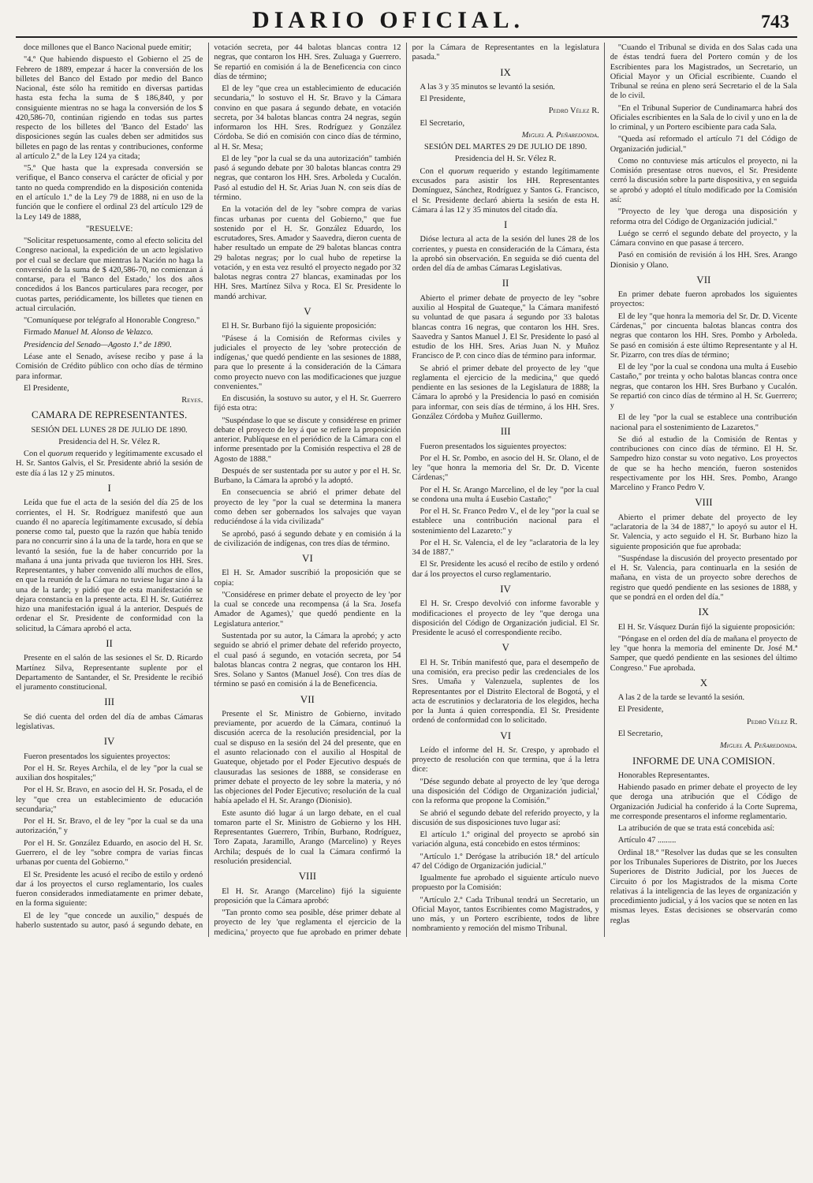DIARIO OFICIAL.
743
doce millones que el Banco Nacional puede emitir;
"4.º Que habiendo dispuesto el Gobierno el 25 de Febrero de 1889, empezar á hacer la conversión de los billetes del Banco del Estado por medio del Banco Nacional, éste sólo ha remitido en diversas partidas hasta esta fecha la suma de $ 186,840, y por consiguiente mientras no se haga la conversión de los $ 420,586-70, continúan rigiendo en todas sus partes respecto de los billetes del 'Banco del Estado' las disposiciones según las cuales deben ser admitidos sus billetes en pago de las rentas y contribuciones, conforme al artículo 2.º de la Ley 124 ya citada;
"5.º Que hasta que la expresada conversión se verifique, el Banco conserva el carácter de oficial y por tanto no queda comprendido en la disposición contenida en el artículo 1.º de la Ley 79 de 1888, ni en uso de la función que le confiere el ordinal 23 del artículo 129 de la Ley 149 de 1888,
"RESUELVE:
"Solicitar respetuosamente, como al efecto solicita del Congreso nacional, la expedición de un acto legislativo por el cual se declare que mientras la Nación no haga la conversión de la suma de $ 420,586-70, no comienzan á contarse, para el 'Banco del Estado,' los dos años concedidos á los Bancos particulares para recoger, por cuotas partes, periódicamente, los billetes que tienen en actual circulación.
"Comuníquese por telégrafo al Honorable Congreso."
Firmado Manuel M. Alonso de Velazco.
Presidencia del Senado—Agosto 1.º de 1890.
Léase ante el Senado, avísese recibo y pase á la Comisión de Crédito público con ocho días de término para informar.
El Presidente,
Reyes.
CAMARA DE REPRESENTANTES.
SESIÓN DEL LUNES 28 DE JULIO DE 1890.
Presidencia del H. Sr. Vélez R.
Con el quorum requerido y legítimamente excusado el H. Sr. Santos Galvis, el Sr. Presidente abrió la sesión de este día á las 12 y 25 minutos.
I
Leída que fue el acta de la sesión del día 25 de los corrientes, el H. Sr. Rodríguez manifestó que aun cuando él no aparecía legítimamente excusado, sí debía ponerse como tal, puesto que la razón que había tenido para no concurrir sino á la una de la tarde, hora en que se levantó la sesión, fue la de haber concurrido por la mañana á una junta privada que tuvieron los HH. Sres. Representantes, y haber convenido allí muchos de ellos, en que la reunión de la Cámara no tuviese lugar sino á la una de la tarde; y pidió que de esta manifestación se dejara constancia en la presente acta. El H. Sr. Gutiérrez hizo una manifestación igual á la anterior. Después de ordenar el Sr. Presidente de conformidad con la solicitud, la Cámara aprobó el acta.
II
Presente en el salón de las sesiones el Sr. D. Ricardo Martínez Silva, Representante suplente por el Departamento de Santander, el Sr. Presidente le recibió el juramento constitucional.
III
Se dió cuenta del orden del día de ambas Cámaras legislativas.
IV
Fueron presentados los siguientes proyectos:
Por el H. Sr. Reyes Archila, el de ley "por la cual se auxilian dos hospitales;"
Por el H. Sr. Bravo, en asocio del H. Sr. Posada, el de ley "que crea un establecimiento de educación secundaria;"
Por el H. Sr. Bravo, el de ley "por la cual se da una autorización," y
Por el H. Sr. González Eduardo, en asocio del H. Sr. Guerrero, el de ley "sobre compra de varias fincas urbanas por cuenta del Gobierno."
El Sr. Presidente les acusó el recibo de estilo y ordenó dar á los proyectos el curso reglamentario, los cuales fueron considerados inmediatamente en primer debate, en la forma siguiente:
El de ley "que concede un auxilio," después de haberlo sustentado su autor, pasó á segundo debate, en votación secreta, por 44 balotas blancas contra 12 negras, que contaron los HH. Sres. Zuluaga y Guerrero. Se repartió en comisión á la de Beneficencia con cinco días de término;
El de ley "que crea un establecimiento de educación secundaria," lo sostuvo el H. Sr. Bravo y la Cámara convino en que pasara á segundo debate, en votación secreta, por 34 balotas blancas contra 24 negras, según informaron los HH. Sres. Rodríguez y González Córdoba. Se dió en comisión con cinco días de término, al H. Sr. Mesa;
El de ley "por la cual se da una autorización" también pasó á segundo debate por 30 balotas blancas contra 29 negras, que contaron los HH. Sres. Arboleda y Cucalón. Pasó al estudio del H. Sr. Arias Juan N. con seis días de término.
En la votación del de ley "sobre compra de varias fincas urbanas por cuenta del Gobierno," que fue sostenido por el H. Sr. González Eduardo, los escrutadores, Sres. Amador y Saavedra, dieron cuenta de haber resultado un empate de 29 balotas blancas contra 29 balotas negras; por lo cual hubo de repetirse la votación, y en esta vez resultó el proyecto negado por 32 balotas negras contra 27 blancas, examinadas por los HH. Sres. Martínez Silva y Roca. El Sr. Presidente lo mandó archivar.
V
El H. Sr. Burbano fijó la siguiente proposición:
"Pásese á la Comisión de Reformas civiles y judiciales el proyecto de ley 'sobre protección de indígenas,' que quedó pendiente en las sesiones de 1888, para que lo presente á la consideración de la Cámara como proyecto nuevo con las modificaciones que juzgue convenientes."
En discusión, la sostuvo su autor, y el H. Sr. Guerrero fijó esta otra:
"Suspéndase lo que se discute y considérese en primer debate el proyecto de ley á que se refiere la proposición anterior. Publíquese en el periódico de la Cámara con el informe presentado por la Comisión respectiva el 28 de Agosto de 1888."
Después de ser sustentada por su autor y por el H. Sr. Burbano, la Cámara la aprobó y la adoptó.
En consecuencia se abrió el primer debate del proyecto de ley "por la cual se determina la manera como deben ser gobernados los salvajes que vayan reduciéndose á la vida civilizada"
Se aprobó, pasó á segundo debate y en comisión á la de civilización de indígenas, con tres días de término.
VI
El H. Sr. Amador suscribió la proposición que se copia:
"Considérese en primer debate el proyecto de ley 'por la cual se concede una recompensa (á la Sra. Josefa Amador de Agames),' que quedó pendiente en la Legislatura anterior."
Sustentada por su autor, la Cámara la aprobó; y acto seguido se abrió el primer debate del referido proyecto, el cual pasó á segundo, en votación secreta, por 54 balotas blancas contra 2 negras, que contaron los HH. Sres. Solano y Santos (Manuel José). Con tres días de término se pasó en comisión á la de Beneficencia.
VII
Presente el Sr. Ministro de Gobierno, invitado previamente, por acuerdo de la Cámara, continuó la discusión acerca de la resolución presidencial, por la cual se dispuso en la sesión del 24 del presente, que en el asunto relacionado con el auxilio al Hospital de Guateque, objetado por el Poder Ejecutivo después de clausuradas las sesiones de 1888, se considerase en primer debate el proyecto de ley sobre la materia, y nó las objeciones del Poder Ejecutivo; resolución de la cual había apelado el H. Sr. Arango (Dionisio).
Este asunto dió lugar á un largo debate, en el cual tomaron parte el Sr. Ministro de Gobierno y los HH. Representantes Guerrero, Tribín, Burbano, Rodríguez, Toro Zapata, Jaramillo, Arango (Marcelino) y Reyes Archila; después de lo cual la Cámara confirmó la resolución presidencial.
VIII
El H. Sr. Arango (Marcelino) fijó la siguiente proposición que la Cámara aprobó:
"Tan pronto como sea posible, dése primer debate al proyecto de ley 'que reglamenta el ejercicio de la medicina,' proyecto que fue aprobado en primer debate por la Cámara de Representantes en la legislatura pasada."
IX
A las 3 y 35 minutos se levantó la sesión.
El Presidente,
Pedro Vélez R.
El Secretario,
Miguel A. Peñaredonda.
SESIÓN DEL MARTES 29 DE JULIO DE 1890.
Presidencia del H. Sr. Vélez R.
Con el quorum requerido y estando legítimamente excusados para asistir los HH. Representantes Domínguez, Sánchez, Rodríguez y Santos G. Francisco, el Sr. Presidente declaró abierta la sesión de esta H. Cámara á las 12 y 35 minutos del citado día.
I
Dióse lectura al acta de la sesión del lunes 28 de los corrientes, y puesta en consideración de la Cámara, ésta la aprobó sin observación. En seguida se dió cuenta del orden del día de ambas Cámaras Legislativas.
II
Abierto el primer debate de proyecto de ley "sobre auxilio al Hospital de Guateque," la Cámara manifestó su voluntad de que pasara á segundo por 33 balotas blancas contra 16 negras, que contaron los HH. Sres. Saavedra y Santos Manuel J. El Sr. Presidente lo pasó al estudio de los HH. Sres. Arias Juan N. y Muñoz Francisco de P. con cinco días de término para informar.
Se abrió el primer debate del proyecto de ley "que reglamenta el ejercicio de la medicina," que quedó pendiente en las sesiones de la Legislatura de 1888; la Cámara lo aprobó y la Presidencia lo pasó en comisión para informar, con seis días de término, á los HH. Sres. González Córdoba y Muñoz Guillermo.
III
Fueron presentados los siguientes proyectos:
Por el H. Sr. Pombo, en asocio del H. Sr. Olano, el de ley "que honra la memoria del Sr. Dr. D. Vicente Cárdenas;"
Por el H. Sr. Arango Marcelino, el de ley "por la cual se condona una multa á Eusebio Castaño;"
Por el H. Sr. Franco Pedro V., el de ley "por la cual se establece una contribución nacional para el sostenimiento del Lazareto:" y
Por el H. Sr. Valencia, el de ley "aclaratoria de la ley 34 de 1887."
El Sr. Presidente les acusó el recibo de estilo y ordenó dar á los proyectos el curso reglamentario.
IV
El H. Sr. Crespo devolvió con informe favorable y modificaciones el proyecto de ley "que deroga una disposición del Código de Organización judicial. El Sr. Presidente le acusó el correspondiente recibo.
V
El H. Sr. Tribín manifestó que, para el desempeño de una comisión, era preciso pedir las credenciales de los Sres. Umaña y Valenzuela, suplentes de los Representantes por el Distrito Electoral de Bogotá, y el acta de escrutinios y declaratoria de los elegidos, hecha por la Junta á quien correspondía. El Sr. Presidente ordenó de conformidad con lo solicitado.
VI
Leído el informe del H. Sr. Crespo, y aprobado el proyecto de resolución con que termina, que á la letra dice:
"Dése segundo debate al proyecto de ley 'que deroga una disposición del Código de Organización judicial,' con la reforma que propone la Comisión."
Se abrió el segundo debate del referido proyecto, y la discusión de sus disposiciones tuvo lugar así:
El artículo 1.º original del proyecto se aprobó sin variación alguna, está concebido en estos términos:
"Artículo 1.º Derógase la atribución 18.ª del artículo 47 del Código de Organización judicial."
Igualmente fue aprobado el siguiente artículo nuevo propuesto por la Comisión:
"Artículo 2.º Cada Tribunal tendrá un Secretario, un Oficial Mayor, tantos Escribientes como Magistrados, y uno más, y un Portero escribiente, todos de libre nombramiento y remoción del mismo Tribunal.
"Cuando el Tribunal se divida en dos Salas cada una de éstas tendrá fuera del Portero común y de los Escribientes para los Magistrados, un Secretario, un Oficial Mayor y un Oficial escribiente. Cuando el Tribunal se reúna en pleno será Secretario el de la Sala de lo civil.
"En el Tribunal Superior de Cundinamarca habrá dos Oficiales escribientes en la Sala de lo civil y uno en la de lo criminal, y un Portero escibiente para cada Sala.
"Queda así reformado el artículo 71 del Código de Organización judicial."
Como no contuviese más artículos el proyecto, ni la Comisión presentase otros nuevos, el Sr. Presidente cerró la discusión sobre la parte dispositiva, y en seguida se aprobó y adoptó el título modificado por la Comisión así:
"Proyecto de ley 'que deroga una disposición y reforma otra del Código de Organización judicial."
Luégo se cerró el segundo debate del proyecto, y la Cámara convino en que pasase á tercero.
Pasó en comisión de revisión á los HH. Sres. Arango Dionisio y Olano.
VII
En primer debate fueron aprobados los siguientes proyectos:
El de ley "que honra la memoria del Sr. Dr. D. Vicente Cárdenas," por cincuenta balotas blancas contra dos negras que contaron los HH. Sres. Pombo y Arboleda. Se pasó en comisión á este último Representante y al H. Sr. Pizarro, con tres días de término;
El de ley "por la cual se condona una multa á Eusebio Castaño," por treinta y ocho balotas blancas contra once negras, que contaron los HH. Sres Burbano y Cucalón. Se repartió con cinco días de término al H. Sr. Guerrero; y
El de ley "por la cual se establece una contribución nacional para el sostenimiento de Lazaretos."
Se dió al estudio de la Comisión de Rentas y contribuciones con cinco días de término. El H. Sr. Sampedro hizo constar su voto negativo. Los proyectos de que se ha hecho mención, fueron sostenidos respectivamente por los HH. Sres. Pombo, Arango Marcelino y Franco Pedro V.
VIII
Abierto el primer debate del proyecto de ley "aclaratoria de la 34 de 1887," lo apoyó su autor el H. Sr. Valencia, y acto seguido el H. Sr. Burbano hizo la siguiente proposición que fue aprobada:
"Suspéndase la discusión del proyecto presentado por el H. Sr. Valencia, para continuarla en la sesión de mañana, en vista de un proyecto sobre derechos de registro que quedó pendiente en las sesiones de 1888, y que se pondrá en el orden del día."
IX
El H. Sr. Vásquez Durán fijó la siguiente proposición:
"Póngase en el orden del día de mañana el proyecto de ley "que honra la memoria del eminente Dr. José M.ª Samper, que quedó pendiente en las sesiones del último Congreso." Fue aprobada.
X
A las 2 de la tarde se levantó la sesión.
El Presidente,
Pedro Vélez R.
El Secretario,
Miguel A. Peñaredonda.
INFORME DE UNA COMISION.
Honorables Representantes.
Habiendo pasado en primer debate el proyecto de ley que deroga una atribución que el Código de Organización Judicial ha conferido á la Corte Suprema, me corresponde presentaros el informe reglamentario.
La atribución de que se trata está concebida así:
Artículo 47 .........
Ordinal 18.º "Resolver las dudas que se les consulten por los Tribunales Superiores de Distrito, por los Jueces Superiores de Distrito Judicial, por los Jueces de Circuito ó por los Magistrados de la misma Corte relativas á la inteligencia de las leyes de organización y procedimiento judicial, y á los vacíos que se noten en las mismas leyes. Estas decisiones se observarán como reglas